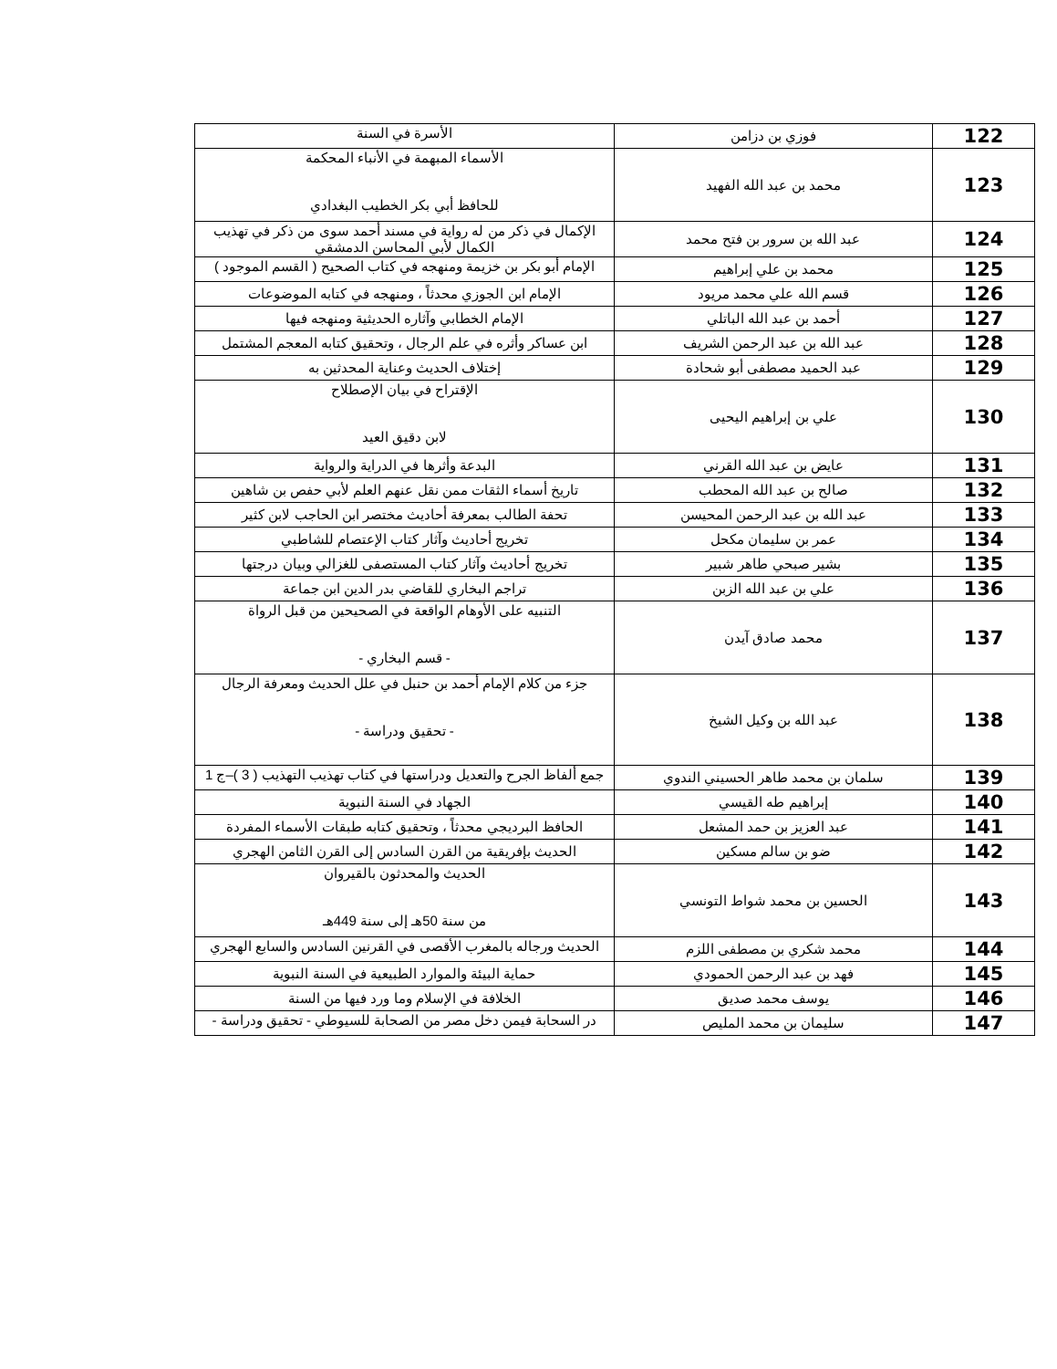| 122 | فوزي بن دزامن | الأسرة في السنة |
| 123 | محمد بن عبد الله الفهيد | الأسماء المبهمة في الأنباء المحكمة للحافظ أبي بكر الخطيب البغدادي |
| 124 | عبد الله بن سرور بن فتح محمد | الإكمال في ذكر من له رواية في مسند أحمد سوى من ذكر في تهذيب الكمال لأبي المحاسن الدمشقي |
| 125 | محمد بن علي إبراهيم | الإمام أبو بكر بن خزيمة ومنهجه في كتاب الصحيح ( القسم الموجود ) |
| 126 | قسم الله علي محمد مريود | الإمام ابن الجوزي محدثاً ، ومنهجه في كتابه الموضوعات |
| 127 | أحمد بن عبد الله الباتلي | الإمام الخطابي وآثاره الحديثية ومنهجه فيها |
| 128 | عبد الله بن عبد الرحمن الشريف | ابن عساكر وأثره في علم الرجال ، وتحقيق كتابه المعجم المشتمل |
| 129 | عبد الحميد مصطفى أبو شحادة | إختلاف الحديث وعناية المحدثين به |
| 130 | علي بن إبراهيم اليحيى | الإقتراح في بيان الإصطلاح لابن دقيق العيد |
| 131 | عايض بن عبد الله القرني | البدعة وأثرها في الدراية والرواية |
| 132 | صالح بن عبد الله المحطب | تاريخ أسماء الثقات ممن نقل عنهم العلم لأبي حفص بن شاهين |
| 133 | عبد الله بن عبد الرحمن المحيسن | تحفة الطالب بمعرفة أحاديث مختصر ابن الحاجب لابن كثير |
| 134 | عمر بن سليمان مكحل | تخريج أحاديث وآثار كتاب الإعتصام للشاطبي |
| 135 | بشير صبحي طاهر شبير | تخريج أحاديث وآثار كتاب المستصفى للغزالي وبيان درجتها |
| 136 | علي بن عبد الله الزبن | تراجم البخاري للقاضي بدر الدين ابن جماعة |
| 137 | محمد صادق آيدن | التنبيه على الأوهام الواقعة في الصحيحين من قبل الرواة - قسم البخاري - |
| 138 | عبد الله بن وكيل الشيخ | جزء من كلام الإمام أحمد بن حنبل في علل الحديث ومعرفة الرجال - تحقيق ودراسة - |
| 139 | سلمان بن محمد طاهر الحسيني الندوي | جمع ألفاظ الجرح والتعديل ودراستها في كتاب تهذيب التهذيب ( 3 )–ج 1 |
| 140 | إبراهيم طه القيسي | الجهاد في السنة النبوية |
| 141 | عبد العزيز بن حمد المشعل | الحافظ البرديجي محدثاً ، وتحقيق كتابه طبقات الأسماء المفردة |
| 142 | ضو بن سالم مسكين | الحديث بإفريقية من القرن السادس إلى القرن الثامن الهجري |
| 143 | الحسين بن محمد شواط التونسي | الحديث والمحدثون بالقيروان من سنة 50هـ إلى سنة 449هـ |
| 144 | محمد شكري بن مصطفى اللزم | الحديث ورجاله بالمغرب الأقصى في القرنين السادس والسابع الهجري |
| 145 | فهد بن عبد الرحمن الحمودي | حماية البيئة والموارد الطبيعية في السنة النبوية |
| 146 | يوسف محمد صديق | الخلافة في الإسلام وما ورد فيها من السنة |
| 147 | سليمان بن محمد المليص | در السحابة فيمن دخل مصر من الصحابة للسيوطي - تحقيق ودراسة - |